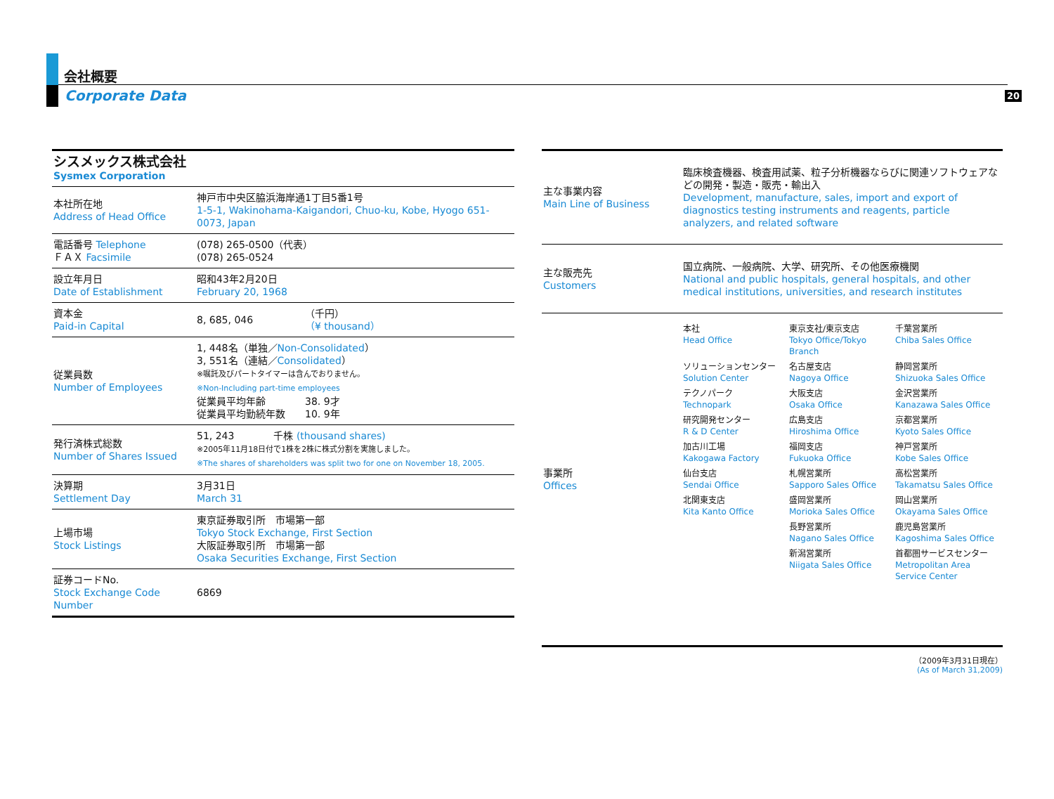20
会社概要
Corporate Data
| シスメックス株式会社 Sysmex Corporation | | |
| 本社所在地 Address of Head Office | 神戸市中央区脇浜海岸通1丁目5番1号 1-5-1, Wakinohama-Kaigandori, Chuo-ku, Kobe, Hyogo 651-0073, Japan | |
| 電話番号 Telephone ＦＡＸ Facsimile | (078) 265-0500（代表） (078) 265-0524 | |
| 設立年月日 Date of Establishment | 昭和43年2月20日 February 20, 1968 | |
| 資本金 Paid-in Capital | 8, 685, 046 | （千円） （¥ thousand） |
| 従業員数 Number of Employees | 1, 448名（単独／ Non-Consolidated ） 3, 551名（連結／ Consolidated ） ※嘱託及びパートタイマーは含んでおりません。 ※Non-Including part-time employees 従業員平均年齢 38. 9才 従業員平均勤続年数 10. 9年 | |
| 発行済株式総数 Number of Shares Issued | 51, 243 千株 (thousand shares) ※2005年11月18日付で1株を2株に株式分割を実施しました。 ※The shares of shareholders was split two for one on November 18, 2005. | |
| 決算期 Settlement Day | 3月31日 March 31 | |
| 上場市場 Stock Listings | 東京証券取引所 市場第一部 Tokyo Stock Exchange, First Section 大阪証券取引所 市場第一部 Osaka Securities Exchange, First Section | |
| 証券コードNo. Stock Exchange Code Number | 6869 | |
| 主な事業内容 Main Line of Business | 臨床検査機器、検査用試薬、粒子分析機器ならびに関連ソフトウェアなどの開発・製造・販売・輸出入 Development, manufacture, sales, import and export of diagnostics testing instruments and reagents, particle analyzers, and related software |
| 主な販売先 Customers | 国立病院、一般病院、大学、研究所、その他医療機関 National and public hospitals, general hospitals, and other medical institutions, universities, and research institutes |
| 事業所 Offices | 本社 Head Office 東京支社/東京支店 Tokyo Office/Tokyo Branch 千葉営業所 Chiba Sales Office ソリューションセンター Solution Center 名古屋支店 Nagoya Office 静岡営業所 Shizuoka Sales Office テクノパーク Technopark 大阪支店 Osaka Office 金沢営業所 Kanazawa Sales Office 研究開発センター R & D Center 広島支店 Hiroshima Office 京都営業所 Kyoto Sales Office 加古川工場 Kakogawa Factory 福岡支店 Fukuoka Office 神戸営業所 Kobe Sales Office 仙台支店 Sendai Office 札幌営業所 Sapporo Sales Office 高松営業所 Takamatsu Sales Office 北関東支店 Kita Kanto Office 盛岡営業所 Morioka Sales Office 岡山営業所 Okayama Sales Office 長野営業所 Nagano Sales Office 鹿児島営業所 Kagoshima Sales Office 新潟営業所 Niigata Sales Office 首都圏サービスセンター Metropolitan Area Service Center |
（2009年3月31日現在）
(As of March 31,2009)